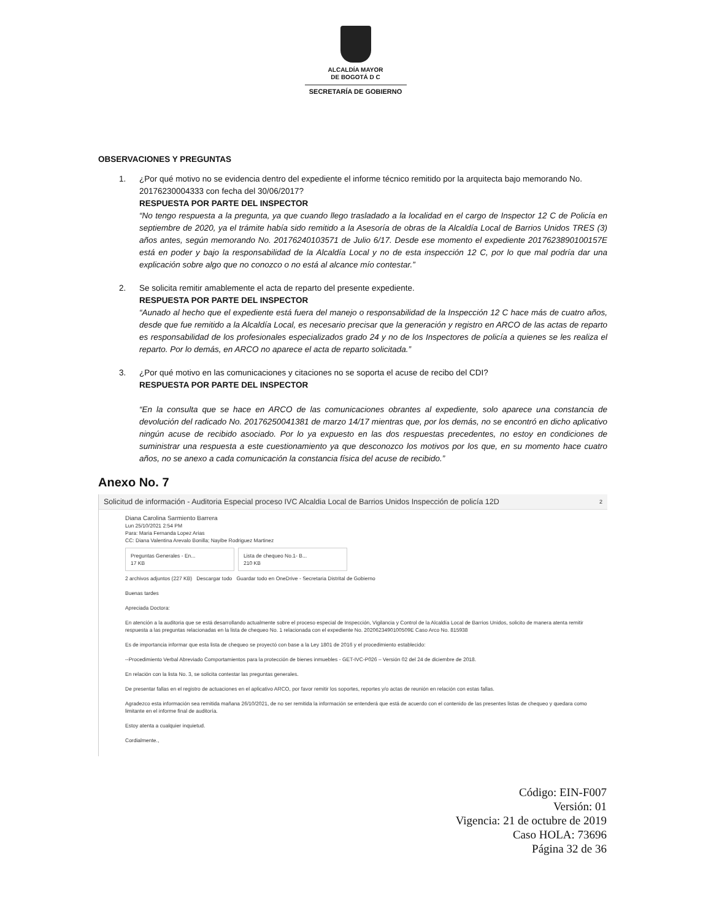ALCALDÍA MAYOR
DE BOGOTÁ D C
SECRETARÍA DE GOBIERNO
OBSERVACIONES Y PREGUNTAS
1. ¿Por qué motivo no se evidencia dentro del expediente el informe técnico remitido por la arquitecta bajo memorando No. 20176230004333 con fecha del 30/06/2017?
RESPUESTA POR PARTE DEL INSPECTOR
“No tengo respuesta a la pregunta, ya que cuando llego trasladado a la localidad en el cargo de Inspector 12 C de Policía en septiembre de 2020, ya el trámite había sido remitido a la Asesoría de obras de la Alcaldía Local de Barrios Unidos TRES (3) años antes, según memorando No. 20176240103571 de Julio 6/17. Desde ese momento el expediente 2017623890100157E está en poder y bajo la responsabilidad de la Alcaldía Local y no de esta inspección 12 C, por lo que mal podría dar una explicación sobre algo que no conozco o no está al alcance mío contestar.”
2. Se solicita remitir amablemente el acta de reparto del presente expediente.
RESPUESTA POR PARTE DEL INSPECTOR
“Aunado al hecho que el expediente está fuera del manejo o responsabilidad de la Inspección 12 C hace más de cuatro años, desde que fue remitido a la Alcaldía Local, es necesario precisar que la generación y registro en ARCO de las actas de reparto es responsabilidad de los profesionales especializados grado 24 y no de los Inspectores de policía a quienes se les realiza el reparto. Por lo demás, en ARCO no aparece el acta de reparto solicitada.”
3. ¿Por qué motivo en las comunicaciones y citaciones no se soporta el acuse de recibo del CDI?
RESPUESTA POR PARTE DEL INSPECTOR
“En la consulta que se hace en ARCO de las comunicaciones obrantes al expediente, solo aparece una constancia de devolución del radicado No. 20176250041381 de marzo 14/17 mientras que, por los demás, no se encontró en dicho aplicativo ningún acuse de recibido asociado. Por lo ya expuesto en las dos respuestas precedentes, no estoy en condiciones de suministrar una respuesta a este cuestionamiento ya que desconozco los motivos por los que, en su momento hace cuatro años, no se anexo a cada comunicación la constancia física del acuse de recibido.”
Anexo No. 7
Solicitud de información - Auditoria Especial proceso IVC Alcaldia Local de Barrios Unidos Inspección de policía 12D 2
Diana Carolina Sarmiento Barrera
Lun 25/10/2021 2:54 PM
Para: Maria Fernanda Lopez Arias
CC: Diana Valentina Arevalo Bonilla; Nayibe Rodriguez Martinez
Preguntas Generales - En...
17 KB Lista de chequeo No.1- B...
210 KB
2 archivos adjuntos (227 KB) Descargar todo Guardar todo en OneDrive - Secretaria Distrital de Gobierno
Buenas tardes
Apreciada Doctora:
En atención a la auditoria que se está desarrollando actualmente sobre el proceso especial de Inspección, Vigilancia y Control de la Alcaldía Local de Barrios Unidos, solicito de manera atenta remitir respuesta a las preguntas relacionadas en la lista de chequeo No. 1 relacionada con el expediente No. 2020623490100509E Caso Arco No. 815938
Es de importancia informar que esta lista de chequeo se proyectó con base a la Ley 1801 de 2016 y el procedimiento establecido:
--Procedimiento Verbal Abreviado Comportamientos para la protección de bienes inmuebles - GET-IVC-P026 – Versión 02 del 24 de diciembre de 2018.
En relación con la lista No. 3, se solicita contestar las preguntas generales.
De presentar fallas en el registro de actuaciones en el aplicativo ARCO, por favor remitir los soportes, reportes y/o actas de reunión en relación con estas fallas.
Agradezco esta información sea remitida mañana 26/10/2021, de no ser remitida la información se entenderá que está de acuerdo con el contenido de las presentes listas de chequeo y quedara como limitante en el informe final de auditoría.
Estoy atenta a cualquier inquietud.
Cordialmente.,
Código: EIN-F007
Versión: 01
Vigencia: 21 de octubre de 2019
Caso HOLA: 73696
Página 32 de 36